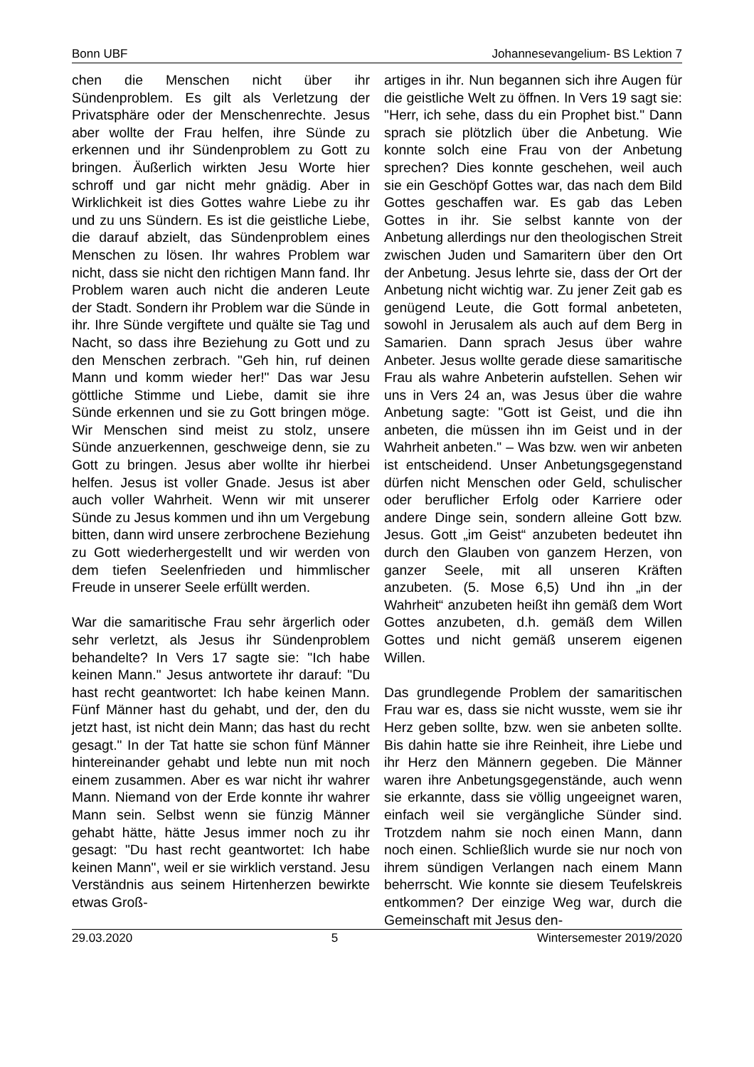Bonn UBF Johannesevangelium- BS Lektion 7
chen die Menschen nicht über ihr Sündenproblem. Es gilt als Verletzung der Privatsphäre oder der Menschenrechte. Jesus aber wollte der Frau helfen, ihre Sünde zu erkennen und ihr Sündenproblem zu Gott zu bringen. Äußerlich wirkten Jesu Worte hier schroff und gar nicht mehr gnädig. Aber in Wirklichkeit ist dies Gottes wahre Liebe zu ihr und zu uns Sündern. Es ist die geistliche Liebe, die darauf abzielt, das Sündenproblem eines Menschen zu lösen. Ihr wahres Problem war nicht, dass sie nicht den richtigen Mann fand. Ihr Problem waren auch nicht die anderen Leute der Stadt. Sondern ihr Problem war die Sünde in ihr. Ihre Sünde vergiftete und quälte sie Tag und Nacht, so dass ihre Beziehung zu Gott und zu den Menschen zerbrach. "Geh hin, ruf deinen Mann und komm wieder her!" Das war Jesu göttliche Stimme und Liebe, damit sie ihre Sünde erkennen und sie zu Gott bringen möge. Wir Menschen sind meist zu stolz, unsere Sünde anzuerkennen, geschweige denn, sie zu Gott zu bringen. Jesus aber wollte ihr hierbei helfen. Jesus ist voller Gnade. Jesus ist aber auch voller Wahrheit. Wenn wir mit unserer Sünde zu Jesus kommen und ihn um Vergebung bitten, dann wird unsere zerbrochene Beziehung zu Gott wiederhergestellt und wir werden von dem tiefen Seelenfrieden und himmlischer Freude in unserer Seele erfüllt werden.
War die samaritische Frau sehr ärgerlich oder sehr verletzt, als Jesus ihr Sündenproblem behandelte? In Vers 17 sagte sie: "Ich habe keinen Mann." Jesus antwortete ihr darauf: "Du hast recht geantwortet: Ich habe keinen Mann. Fünf Männer hast du gehabt, und der, den du jetzt hast, ist nicht dein Mann; das hast du recht gesagt." In der Tat hatte sie schon fünf Männer hintereinander gehabt und lebte nun mit noch einem zusammen. Aber es war nicht ihr wahrer Mann. Niemand von der Erde konnte ihr wahrer Mann sein. Selbst wenn sie fünzig Männer gehabt hätte, hätte Jesus immer noch zu ihr gesagt: "Du hast recht geantwortet: Ich habe keinen Mann", weil er sie wirklich verstand. Jesu Verständnis aus seinem Hirtenherzen bewirkte etwas Groß-
artiges in ihr. Nun begannen sich ihre Augen für die geistliche Welt zu öffnen. In Vers 19 sagt sie: "Herr, ich sehe, dass du ein Prophet bist." Dann sprach sie plötzlich über die Anbetung. Wie konnte solch eine Frau von der Anbetung sprechen? Dies konnte geschehen, weil auch sie ein Geschöpf Gottes war, das nach dem Bild Gottes geschaffen war. Es gab das Leben Gottes in ihr. Sie selbst kannte von der Anbetung allerdings nur den theologischen Streit zwischen Juden und Samaritern über den Ort der Anbetung. Jesus lehrte sie, dass der Ort der Anbetung nicht wichtig war. Zu jener Zeit gab es genügend Leute, die Gott formal anbeteten, sowohl in Jerusalem als auch auf dem Berg in Samarien. Dann sprach Jesus über wahre Anbeter. Jesus wollte gerade diese samaritische Frau als wahre Anbeterin aufstellen. Sehen wir uns in Vers 24 an, was Jesus über die wahre Anbetung sagte: "Gott ist Geist, und die ihn anbeten, die müssen ihn im Geist und in der Wahrheit anbeten." – Was bzw. wen wir anbeten ist entscheidend. Unser Anbetungsgegenstand dürfen nicht Menschen oder Geld, schulischer oder beruflicher Erfolg oder Karriere oder andere Dinge sein, sondern alleine Gott bzw. Jesus. Gott „im Geist“ anzubeten bedeutet ihn durch den Glauben von ganzem Herzen, von ganzer Seele, mit all unseren Kräften anzubeten. (5. Mose 6,5) Und ihn „in der Wahrheit“ anzubeten heißt ihn gemäß dem Wort Gottes anzubeten, d.h. gemäß dem Willen Gottes und nicht gemäß unserem eigenen Willen.
Das grundlegende Problem der samaritischen Frau war es, dass sie nicht wusste, wem sie ihr Herz geben sollte, bzw. wen sie anbeten sollte. Bis dahin hatte sie ihre Reinheit, ihre Liebe und ihr Herz den Männern gegeben. Die Männer waren ihre Anbetungsgegenstände, auch wenn sie erkannte, dass sie völlig ungeeignet waren, einfach weil sie vergängliche Sünder sind. Trotzdem nahm sie noch einen Mann, dann noch einen. Schließlich wurde sie nur noch von ihrem sündigen Verlangen nach einem Mann beherrscht. Wie konnte sie diesem Teufelskreis entkommen? Der einzige Weg war, durch die Gemeinschaft mit Jesus den-
29.03.2020 5 Wintersemester 2019/2020